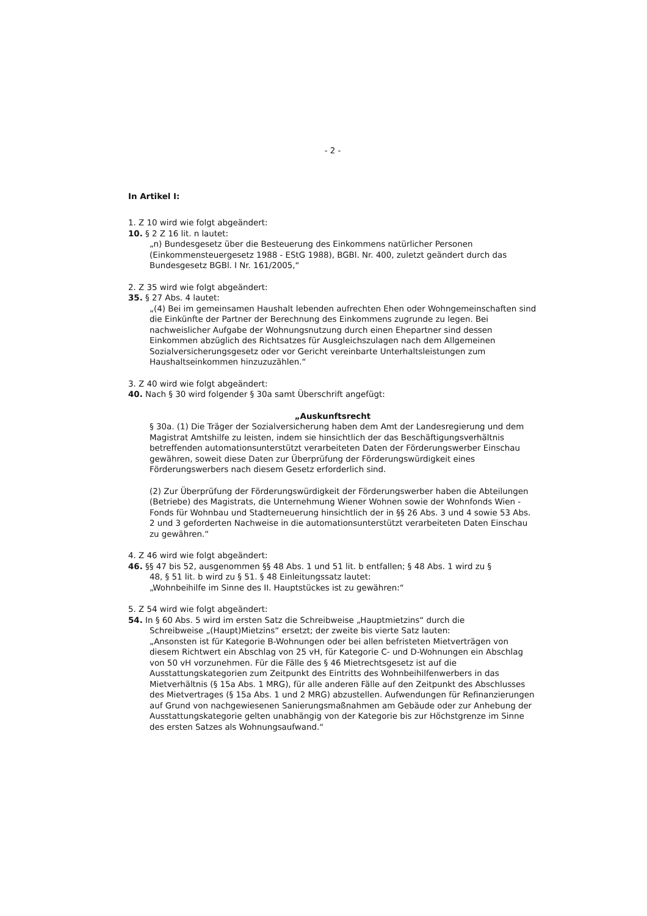- 2 -
In Artikel I:
1. Z 10 wird wie folgt abgeändert:
10. § 2 Z 16 lit. n lautet:
„n) Bundesgesetz über die Besteuerung des Einkommens natürlicher Personen (Einkommensteuergesetz 1988 - EStG 1988), BGBl. Nr. 400, zuletzt geändert durch das Bundesgesetz BGBl. I Nr. 161/2005,“
2. Z 35 wird wie folgt abgeändert:
35. § 27 Abs. 4 lautet:
„(4) Bei im gemeinsamen Haushalt lebenden aufrechten Ehen oder Wohngemeinschaften sind die Einkünfte der Partner der Berechnung des Einkommens zugrunde zu legen. Bei nachweislicher Aufgabe der Wohnungsnutzung durch einen Ehepartner sind dessen Einkommen abzüglich des Richtsatzes für Ausgleichszulagen nach dem Allgemeinen Sozialversicherungsgesetz oder vor Gericht vereinbarte Unterhaltsleistungen zum Haushaltseinkommen hinzuzuzählen.“
3. Z 40 wird wie folgt abgeändert:
40. Nach § 30 wird folgender § 30a samt Überschrift angefügt:
„Auskunftsrecht
§ 30a. (1) Die Träger der Sozialversicherung haben dem Amt der Landesregierung und dem Magistrat Amtshilfe zu leisten, indem sie hinsichtlich der das Beschäftigungsverhältnis betreffenden automationsunterstützt verarbeiteten Daten der Förderungswerber Einschau gewähren, soweit diese Daten zur Überprüfung der Förderungswürdigkeit eines Förderungswerbers nach diesem Gesetz erforderlich sind.
(2) Zur Überprüfung der Förderungswürdigkeit der Förderungswerber haben die Abteilungen (Betriebe) des Magistrats, die Unternehmung Wiener Wohnen sowie der Wohnfonds Wien - Fonds für Wohnbau und Stadterneuerung hinsichtlich der in §§ 26 Abs. 3 und 4 sowie 53 Abs. 2 und 3 geforderten Nachweise in die automationsunterstützt verarbeiteten Daten Einschau zu gewähren.“
4. Z 46 wird wie folgt abgeändert:
46. §§ 47 bis 52, ausgenommen §§ 48 Abs. 1 und 51 lit. b entfallen; § 48 Abs. 1 wird zu §
48, § 51 lit. b wird zu § 51. § 48 Einleitungssatz lautet:
„Wohnbeihilfe im Sinne des II. Hauptstückes ist zu gewähren:“
5. Z 54 wird wie folgt abgeändert:
54. In § 60 Abs. 5 wird im ersten Satz die Schreibweise „Hauptmietzins“ durch die
Schreibweise „(Haupt)Mietzins“ ersetzt; der zweite bis vierte Satz lauten:
„Ansonsten ist für Kategorie B-Wohnungen oder bei allen befristeten Mietverträgen von diesem Richtwert ein Abschlag von 25 vH, für Kategorie C- und D-Wohnungen ein Abschlag von 50 vH vorzunehmen. Für die Fälle des § 46 Mietrechtsgesetz ist auf die Ausstattungskategorien zum Zeitpunkt des Eintritts des Wohnbeihilfenwerbers in das Mietverhältnis (§ 15a Abs. 1 MRG), für alle anderen Fälle auf den Zeitpunkt des Abschlusses des Mietvertrages (§ 15a Abs. 1 und 2 MRG) abzustellen. Aufwendungen für Refinanzierungen auf Grund von nachgewiesenen Sanierungsmaßnahmen am Gebäude oder zur Anhebung der Ausstattungskategorie gelten unabhängig von der Kategorie bis zur Höchstgrenze im Sinne des ersten Satzes als Wohnungsaufwand.“